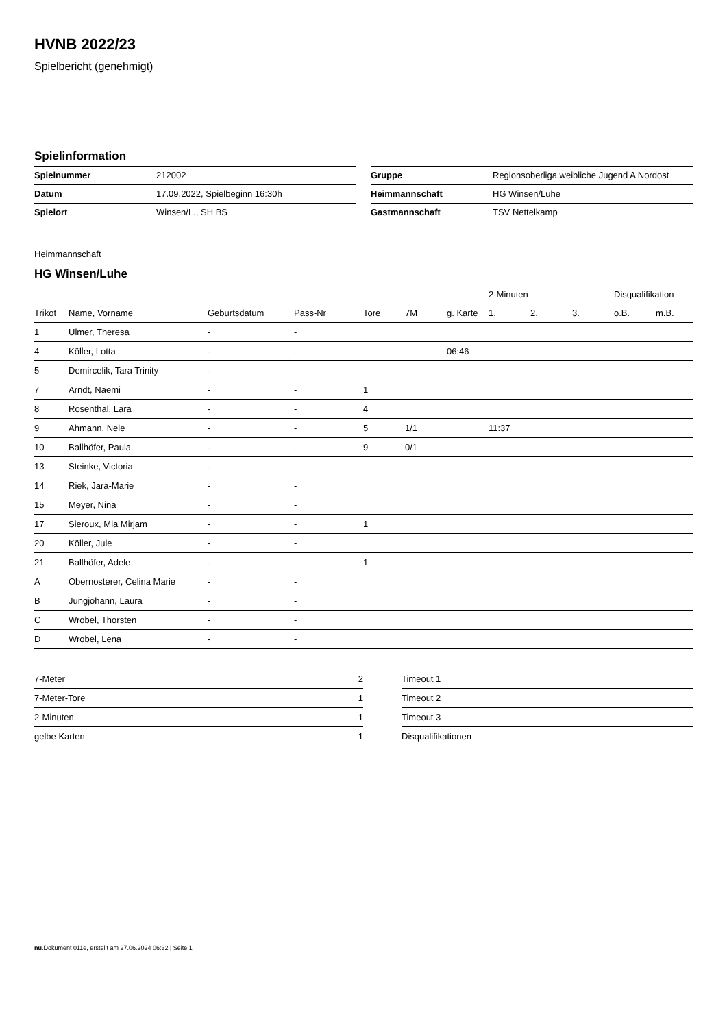HVNB 2022/23
Spielbericht (genehmigt)
Spielinformation
| Spielnummer | 212002 |
| Datum | 17.09.2022, Spielbeginn 16:30h |
| Spielort | Winsen/L., SH BS |
| Gruppe | Regionsoberliga weibliche Jugend A Nordost |
| Heimmannschaft | HG Winsen/Luhe |
| Gastmannschaft | TSV Nettelkamp |
Heimmannschaft
HG Winsen/Luhe
| | | | | | | | 2-Minuten | | | Disqualifikation | |
| --- | --- | --- | --- | --- | --- | --- | --- | --- | --- | --- | --- |
| Trikot | Name, Vorname | Geburtsdatum | Pass-Nr | Tore | 7M | g. Karte | 1. | 2. | 3. | o.B. | m.B. |
| 1 | Ulmer, Theresa | - | - | | | | | | | | |
| 4 | Köller, Lotta | - | - | | | 06:46 | | | | | |
| 5 | Demircelik, Tara Trinity | - | - | | | | | | | | |
| 7 | Arndt, Naemi | - | - | 1 | | | | | | | |
| 8 | Rosenthal, Lara | - | - | 4 | | | | | | | |
| 9 | Ahmann, Nele | - | - | 5 | 1/1 | | 11:37 | | | | |
| 10 | Ballhöfer, Paula | - | - | 9 | 0/1 | | | | | | |
| 13 | Steinke, Victoria | - | - | | | | | | | | |
| 14 | Riek, Jara-Marie | - | - | | | | | | | | |
| 15 | Meyer, Nina | - | - | | | | | | | | |
| 17 | Sieroux, Mia Mirjam | - | - | 1 | | | | | | | |
| 20 | Köller, Jule | - | - | | | | | | | | |
| 21 | Ballhöfer, Adele | - | - | 1 | | | | | | | |
| A | Obernosterer, Celina Marie | - | - | | | | | | | | |
| B | Jungjohann, Laura | - | - | | | | | | | | |
| C | Wrobel, Thorsten | - | - | | | | | | | | |
| D | Wrobel, Lena | - | - | | | | | | | | |
| 7-Meter | 2 |
| 7-Meter-Tore | 1 |
| 2-Minuten | 1 |
| gelbe Karten | 1 |
| Timeout 1 |
| Timeout 2 |
| Timeout 3 |
| Disqualifikationen |
nu.Dokument 011e, erstellt am 27.06.2024 06:32 | Seite 1